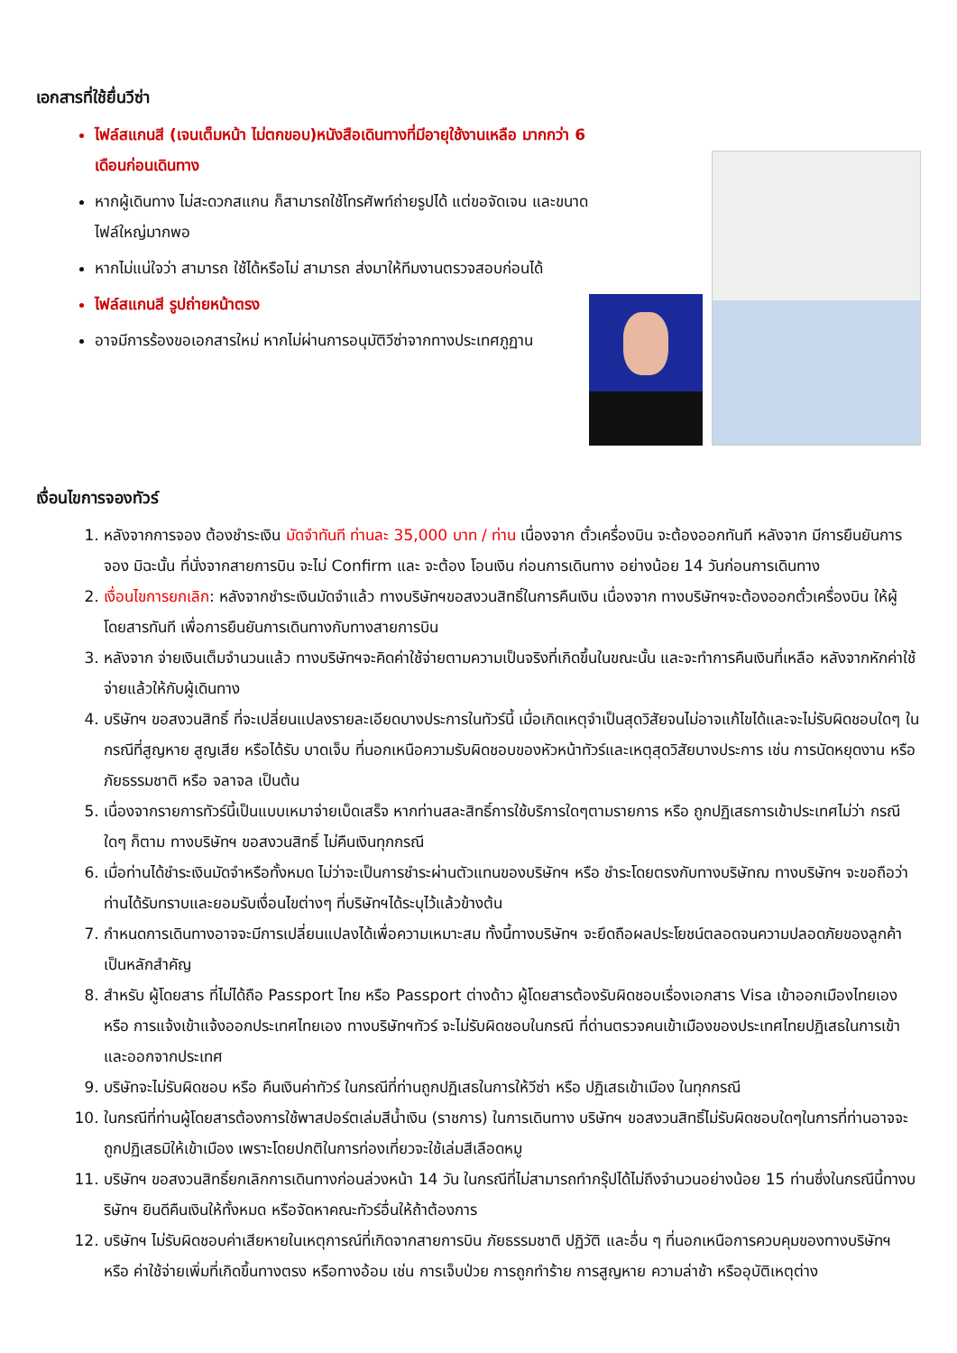เอกสารที่ใช้ยื่นวีซ่า
ไฟล์สแกนสี (เจนเต็มหน้า ไม่ตกขอบ)หนังสือเดินทางที่มีอายุใช้งานเหลือ มากกว่า 6 เดือนก่อนเดินทาง
หากผู้เดินทาง ไม่สะดวกสแกน ก็สามารถใช้โทรศัพท์ถ่ายรูปได้ แต่ขอจัดเจน และขนาดไฟล์ใหญ่มากพอ
หากไม่แน่ใจว่า สามารถ ใช้ได้หรือไม่ สามารถ ส่งมาให้ทีมงานตรวจสอบก่อนได้
ไฟล์สแกนสี รูปถ่ายหน้าตรง
อาจมีการร้องขอเอกสารใหม่ หากไม่ผ่านการอนุมัติวีซ่าจากทางประเทศภูฏาน
เงื่อนไขการจองทัวร์
1. หลังจากการจอง ต้องชำระเงิน มัดจำทันที ท่านละ 35,000 บาท / ท่าน เนื่องจาก ตั๋วเครื่องบิน จะต้องออกทันที หลังจาก มีการยืนยันการจอง มิฉะนั้น ที่นั่งจากสายการบิน จะไม่ Confirm และ จะต้อง โอนเงิน ก่อนการเดินทาง อย่างน้อย 14 วันก่อนการเดินทาง
2. เงื่อนไขการยกเลิก: หลังจากชำระเงินมัดจำแล้ว ทางบริษัทฯขอสงวนสิทธิ์ในการคืนเงิน เนื่องจาก ทางบริษัทฯจะต้องออกตั๋วเครื่องบิน ให้ผู้โดยสารทันที เพื่อการยืนยันการเดินทางกับทางสายการบิน
3. หลังจาก จ่ายเงินเต็มจำนวนแล้ว ทางบริษัทฯจะคิดค่าใช้จ่ายตามความเป็นจริงที่เกิดขึ้นในขณะนั้น และจะทำการคืนเงินที่เหลือ หลังจากหักค่าใช้จ่ายแล้วให้กับผู้เดินทาง
4. บริษัทฯ ขอสงวนสิทธิ์ ที่จะเปลี่ยนแปลงรายละเอียดบางประการในทัวร์นี้ เมื่อเกิดเหตุจำเป็นสุดวิสัยจนไม่อาจแก้ไขได้และจะไม่รับผิดชอบใดๆ ในกรณีที่สูญหาย สูญเสีย หรือได้รับ บาดเจ็บ ที่นอกเหนือความรับผิดชอบของหัวหน้าทัวร์และเหตุสุดวิสัยบางประการ เช่น การนัดหยุดงาน หรือ ภัยธรรมชาติ หรือ จลาจล เป็นต้น
5. เนื่องจากรายการทัวร์นี้เป็นแบบเหมาจ่ายเบ็ดเสร็จ หากท่านสละสิทธิ์การใช้บริการใดๆตามรายการ หรือ ถูกปฏิเสธการเข้าประเทศไม่ว่า กรณีใดๆ ก็ตาม ทางบริษัทฯ ขอสงวนสิทธิ์ ไม่คืนเงินทุกกรณี
6. เมื่อท่านได้ชำระเงินมัดจำหรือทั้งหมด ไม่ว่าจะเป็นการชำระผ่านตัวแทนของบริษัทฯ หรือ ชำระโดยตรงกับทางบริษัทฌ ทางบริษัทฯ จะขอถือว่าท่านได้รับทราบและยอมรับเงื่อนไขต่างๆ ที่บริษัทฯได้ระบุไว้แล้วข้างต้น
7. กำหนดการเดินทางอาจจะมีการเปลี่ยนแปลงได้เพื่อความเหมาะสม ทั้งนี้ทางบริษัทฯ จะยึดถือผลประโยชน์ตลอดจนความปลอดภัยของลูกค้าเป็นหลักสำคัญ
8. สำหรับ ผู้โดยสาร ที่ไม่ได้ถือ Passport ไทย หรือ Passport ต่างด้าว ผู้โดยสารต้องรับผิดชอบเรื่องเอกสาร Visa เข้าออกเมืองไทยเอง หรือ การแจ้งเข้าแจ้งออกประเทศไทยเอง ทางบริษัทฯทัวร์ จะไม่รับผิดชอบในกรณี ที่ด่านตรวจคนเข้าเมืองของประเทศไทยปฏิเสธในการเข้าและออกจากประเทศ
9. บริษัทจะไม่รับผิดชอบ หรือ คืนเงินค่าทัวร์ ในกรณีที่ท่านถูกปฏิเสธในการให้วีซ่า หรือ ปฏิเสธเข้าเมือง ในทุกกรณี
10. ในกรณีที่ท่านผู้โดยสารต้องการใช้พาสปอร์ตเล่มสีน้ำเงิน (ราชการ) ในการเดินทาง บริษัทฯ ขอสงวนสิทธิ์ไม่รับผิดชอบใดๆในการที่ท่านอาจจะถูกปฏิเสธมิให้เข้าเมือง เพราะโดยปกติในการท่องเที่ยวจะใช้เล่มสีเลือดหมู
11. บริษัทฯ ขอสงวนสิทธิ์ยกเลิกการเดินทางก่อนล่วงหน้า 14 วัน ในกรณีที่ไม่สามารถทำกรุ๊ปได้ไม่ถึงจำนวนอย่างน้อย 15 ท่านซึ่งในกรณีนี้ทางบริษัทฯ ยินดีคืนเงินให้ทั้งหมด หรือจัดหาคณะทัวร์อื่นให้ถ้าต้องการ
12. บริษัทฯ ไม่รับผิดชอบค่าเสียหายในเหตุการณ์ที่เกิดจากสายการบิน ภัยธรรมชาติ ปฏิวัติ และอื่น ๆ ที่นอกเหนือการควบคุมของทางบริษัทฯ หรือ ค่าใช้จ่ายเพิ่มที่เกิดขึ้นทางตรง หรือทางอ้อม เช่น การเจ็บป่วย การถูกทำร้าย การสูญหาย ความล่าช้า หรืออุบัติเหตุต่าง